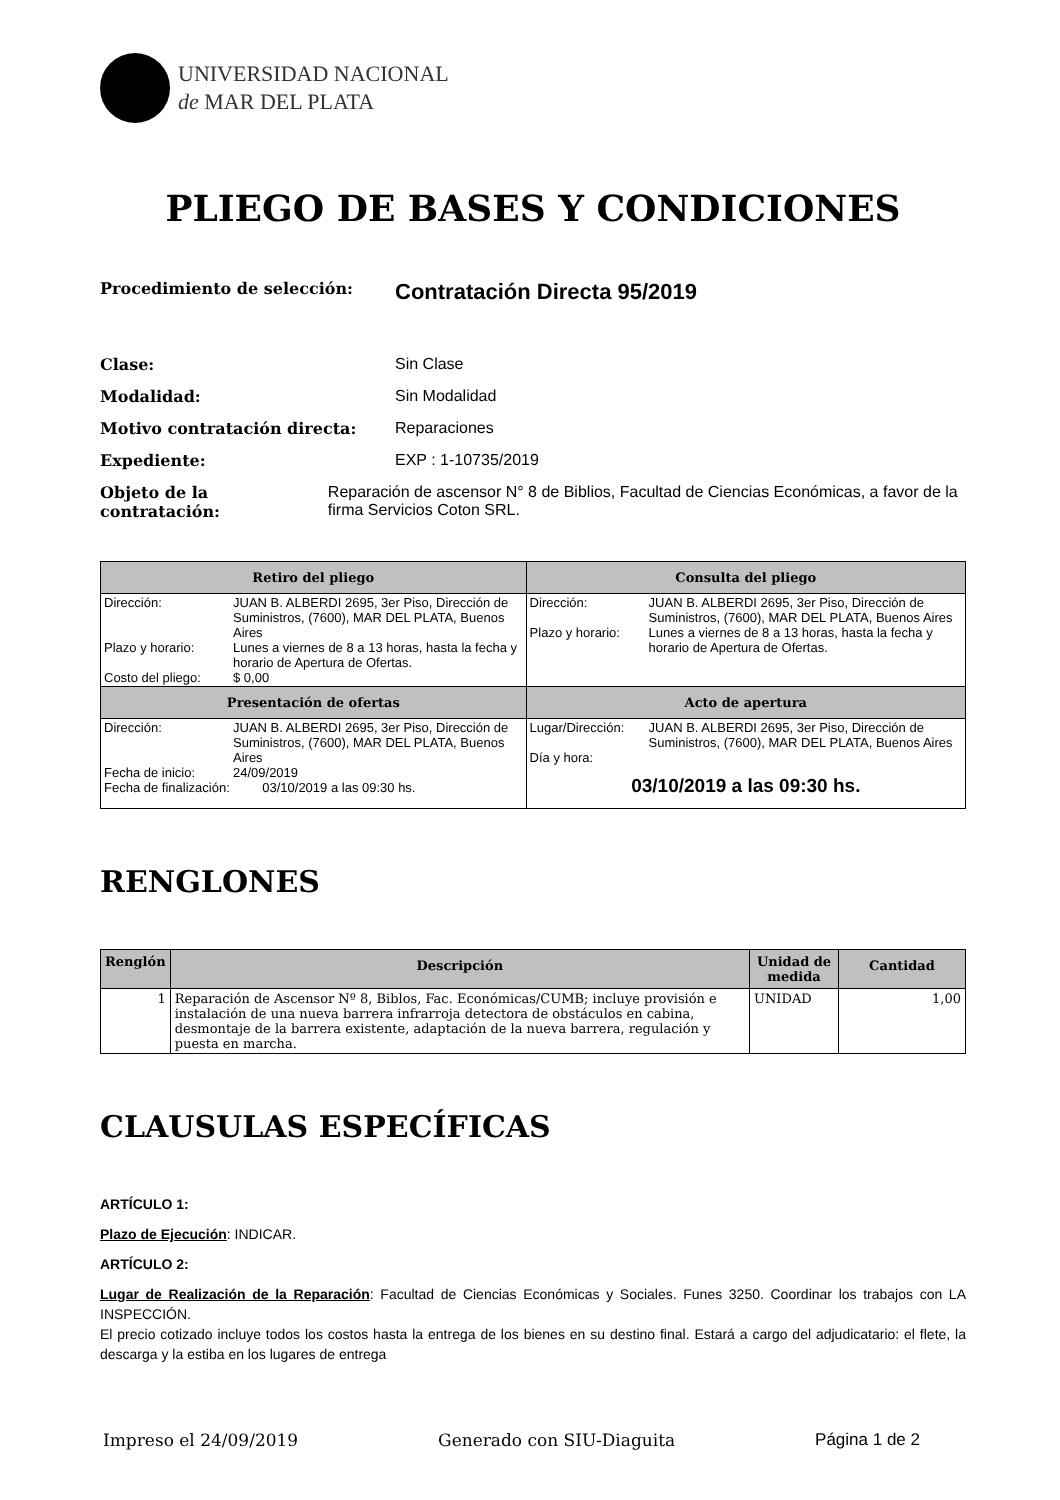UNIVERSIDAD NACIONAL
de MAR DEL PLATA
PLIEGO DE BASES Y CONDICIONES
Procedimiento de selección:
Contratación Directa 95/2019
Clase: Sin Clase
Modalidad: Sin Modalidad
Motivo contratación directa: Reparaciones
Expediente: EXP : 1-10735/2019
Objeto de la contratación: Reparación de ascensor N° 8 de Biblios, Facultad de Ciencias Económicas, a favor de la firma Servicios Coton SRL.
| Retiro del pliego | Consulta del pliego |
| --- | --- |
| / Dirección: / JUAN B. ALBERDI 2695, 3er Piso, Dirección de Suministros, (7600), MAR DEL PLATA, Buenos Aires / / Plazo y horario: / Lunes a viernes de 8 a 13 horas, hasta la fecha y horario de Apertura de Ofertas. / / Costo del pliego: / $ 0,00 / | / Dirección: / JUAN B. ALBERDI 2695, 3er Piso, Dirección de Suministros, (7600), MAR DEL PLATA, Buenos Aires / / Plazo y horario: / Lunes a viernes de 8 a 13 horas, hasta la fecha y horario de Apertura de Ofertas. / |
| Presentación de ofertas | Acto de apertura |
| / Dirección: / JUAN B. ALBERDI 2695, 3er Piso, Dirección de Suministros, (7600), MAR DEL PLATA, Buenos Aires / / Fecha de inicio: / 24/09/2019 / / Fecha de finalización: 03/10/2019 a las 09:30 hs. / / | / Lugar/Dirección: / JUAN B. ALBERDI 2695, 3er Piso, Dirección de Suministros, (7600), MAR DEL PLATA, Buenos Aires / / Día y hora: / / / 03/10/2019 a las 09:30 hs. / / |
RENGLONES
| Renglón | Descripción | Unidad de medida | Cantidad |
| --- | --- | --- | --- |
| 1 | Reparación de Ascensor Nº 8, Biblos, Fac. Económicas/CUMB; incluye provisión e instalación de una nueva barrera infrarroja detectora de obstáculos en cabina, desmontaje de la barrera existente, adaptación de la nueva barrera, regulación y puesta en marcha. | UNIDAD | 1,00 |
CLAUSULAS ESPECÍFICAS
ARTÍCULO 1:
Plazo de Ejecución: INDICAR.
ARTÍCULO 2:
Lugar de Realización de la Reparación: Facultad de Ciencias Económicas y Sociales. Funes 3250. Coordinar los trabajos con LA INSPECCIÓN.
El precio cotizado incluye todos los costos hasta la entrega de los bienes en su destino final. Estará a cargo del adjudicatario: el flete, la descarga y la estiba en los lugares de entrega
Impreso el 24/09/2019 Generado con SIU-Diaguita Página 1 de 2